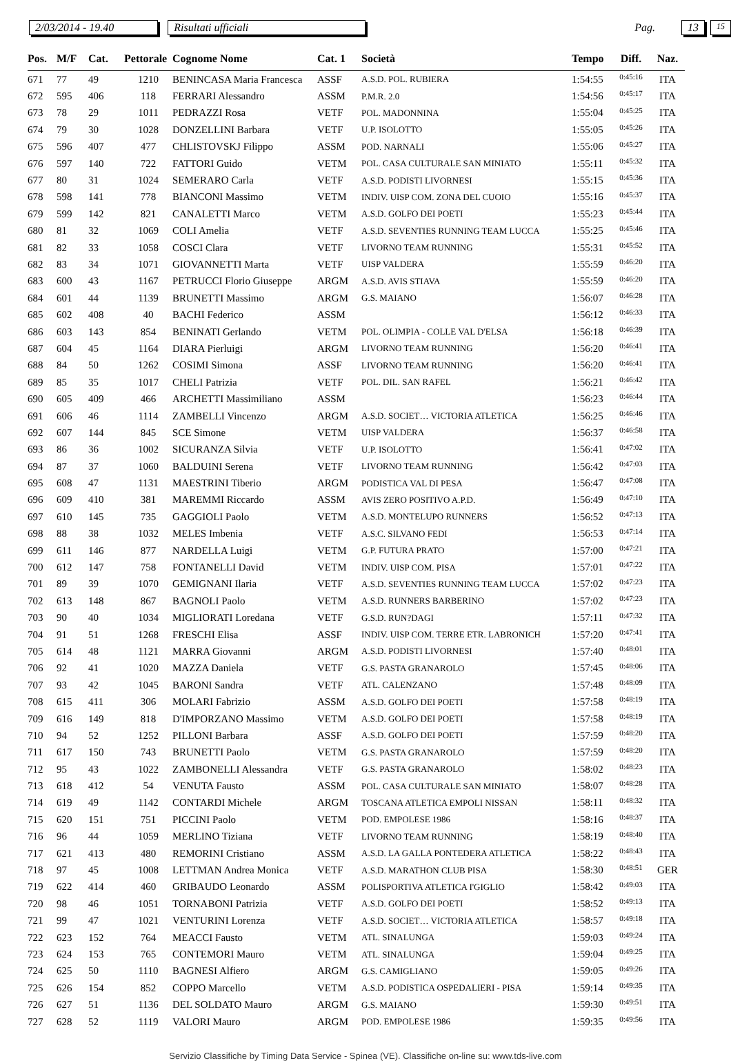2/03/2014 - 19.40 Risultati ufficiali Pag. 13 15
| Pos. | M/F | Cat. | Pettorale | Cognome Nome | Cat. 1 | Società | Tempo | Diff. | Naz. |
| --- | --- | --- | --- | --- | --- | --- | --- | --- | --- |
| 671 | 77 | 49 | 1210 | BENINCASA Maria Francesca | ASSF | A.S.D. POL. RUBIERA | 1:54:55 | 0:45:16 | ITA |
| 672 | 595 | 406 | 118 | FERRARI Alessandro | ASSM | P.M.R. 2.0 | 1:54:56 | 0:45:17 | ITA |
| 673 | 78 | 29 | 1011 | PEDRAZZI Rosa | VETF | POL. MADONNINA | 1:55:04 | 0:45:25 | ITA |
| 674 | 79 | 30 | 1028 | DONZELLINI Barbara | VETF | U.P. ISOLOTTO | 1:55:05 | 0:45:26 | ITA |
| 675 | 596 | 407 | 477 | CHLISTOVSKJ Filippo | ASSM | POD. NARNALI | 1:55:06 | 0:45:27 | ITA |
| 676 | 597 | 140 | 722 | FATTORI Guido | VETM | POL. CASA CULTURALE SAN MINIATO | 1:55:11 | 0:45:32 | ITA |
| 677 | 80 | 31 | 1024 | SEMERARO Carla | VETF | A.S.D. PODISTI LIVORNESI | 1:55:15 | 0:45:36 | ITA |
| 678 | 598 | 141 | 778 | BIANCONI Massimo | VETM | INDIV. UISP COM. ZONA DEL CUOIO | 1:55:16 | 0:45:37 | ITA |
| 679 | 599 | 142 | 821 | CANALETTI Marco | VETM | A.S.D. GOLFO DEI POETI | 1:55:23 | 0:45:44 | ITA |
| 680 | 81 | 32 | 1069 | COLI Amelia | VETF | A.S.D. SEVENTIES RUNNING TEAM LUCCA | 1:55:25 | 0:45:46 | ITA |
| 681 | 82 | 33 | 1058 | COSCI Clara | VETF | LIVORNO TEAM RUNNING | 1:55:31 | 0:45:52 | ITA |
| 682 | 83 | 34 | 1071 | GIOVANNETTI Marta | VETF | UISP VALDERA | 1:55:59 | 0:46:20 | ITA |
| 683 | 600 | 43 | 1167 | PETRUCCI Florio Giuseppe | ARGM | A.S.D. AVIS STIAVA | 1:55:59 | 0:46:20 | ITA |
| 684 | 601 | 44 | 1139 | BRUNETTI Massimo | ARGM | G.S. MAIANO | 1:56:07 | 0:46:28 | ITA |
| 685 | 602 | 408 | 40 | BACHI Federico | ASSM | | 1:56:12 | 0:46:33 | ITA |
| 686 | 603 | 143 | 854 | BENINATI Gerlando | VETM | POL. OLIMPIA - COLLE VAL D'ELSA | 1:56:18 | 0:46:39 | ITA |
| 687 | 604 | 45 | 1164 | DIARA Pierluigi | ARGM | LIVORNO TEAM RUNNING | 1:56:20 | 0:46:41 | ITA |
| 688 | 84 | 50 | 1262 | COSIMI Simona | ASSF | LIVORNO TEAM RUNNING | 1:56:20 | 0:46:41 | ITA |
| 689 | 85 | 35 | 1017 | CHELI Patrizia | VETF | POL. DIL. SAN RAFEL | 1:56:21 | 0:46:42 | ITA |
| 690 | 605 | 409 | 466 | ARCHETTI Massimiliano | ASSM | | 1:56:23 | 0:46:44 | ITA |
| 691 | 606 | 46 | 1114 | ZAMBELLI Vincenzo | ARGM | A.S.D. SOCIET… VICTORIA ATLETICA | 1:56:25 | 0:46:46 | ITA |
| 692 | 607 | 144 | 845 | SCE Simone | VETM | UISP VALDERA | 1:56:37 | 0:46:58 | ITA |
| 693 | 86 | 36 | 1002 | SICURANZA Silvia | VETF | U.P. ISOLOTTO | 1:56:41 | 0:47:02 | ITA |
| 694 | 87 | 37 | 1060 | BALDUINI Serena | VETF | LIVORNO TEAM RUNNING | 1:56:42 | 0:47:03 | ITA |
| 695 | 608 | 47 | 1131 | MAESTRINI Tiberio | ARGM | PODISTICA VAL DI PESA | 1:56:47 | 0:47:08 | ITA |
| 696 | 609 | 410 | 381 | MAREMMI Riccardo | ASSM | AVIS ZERO POSITIVO A.P.D. | 1:56:49 | 0:47:10 | ITA |
| 697 | 610 | 145 | 735 | GAGGIOLI Paolo | VETM | A.S.D. MONTELUPO RUNNERS | 1:56:52 | 0:47:13 | ITA |
| 698 | 88 | 38 | 1032 | MELES Imbenia | VETF | A.S.C. SILVANO FEDI | 1:56:53 | 0:47:14 | ITA |
| 699 | 611 | 146 | 877 | NARDELLA Luigi | VETM | G.P. FUTURA PRATO | 1:57:00 | 0:47:21 | ITA |
| 700 | 612 | 147 | 758 | FONTANELLI David | VETM | INDIV. UISP COM. PISA | 1:57:01 | 0:47:22 | ITA |
| 701 | 89 | 39 | 1070 | GEMIGNANI Ilaria | VETF | A.S.D. SEVENTIES RUNNING TEAM LUCCA | 1:57:02 | 0:47:23 | ITA |
| 702 | 613 | 148 | 867 | BAGNOLI Paolo | VETM | A.S.D. RUNNERS BARBERINO | 1:57:02 | 0:47:23 | ITA |
| 703 | 90 | 40 | 1034 | MIGLIORATI Loredana | VETF | G.S.D. RUN?DAGI | 1:57:11 | 0:47:32 | ITA |
| 704 | 91 | 51 | 1268 | FRESCHI Elisa | ASSF | INDIV. UISP COM. TERRE ETR. LABRONICH | 1:57:20 | 0:47:41 | ITA |
| 705 | 614 | 48 | 1121 | MARRA Giovanni | ARGM | A.S.D. PODISTI LIVORNESI | 1:57:40 | 0:48:01 | ITA |
| 706 | 92 | 41 | 1020 | MAZZA Daniela | VETF | G.S. PASTA GRANAROLO | 1:57:45 | 0:48:06 | ITA |
| 707 | 93 | 42 | 1045 | BARONI Sandra | VETF | ATL. CALENZANO | 1:57:48 | 0:48:09 | ITA |
| 708 | 615 | 411 | 306 | MOLARI Fabrizio | ASSM | A.S.D. GOLFO DEI POETI | 1:57:58 | 0:48:19 | ITA |
| 709 | 616 | 149 | 818 | D'IMPORZANO Massimo | VETM | A.S.D. GOLFO DEI POETI | 1:57:58 | 0:48:19 | ITA |
| 710 | 94 | 52 | 1252 | PILLONI Barbara | ASSF | A.S.D. GOLFO DEI POETI | 1:57:59 | 0:48:20 | ITA |
| 711 | 617 | 150 | 743 | BRUNETTI Paolo | VETM | G.S. PASTA GRANAROLO | 1:57:59 | 0:48:20 | ITA |
| 712 | 95 | 43 | 1022 | ZAMBONELLI Alessandra | VETF | G.S. PASTA GRANAROLO | 1:58:02 | 0:48:23 | ITA |
| 713 | 618 | 412 | 54 | VENUTA Fausto | ASSM | POL. CASA CULTURALE SAN MINIATO | 1:58:07 | 0:48:28 | ITA |
| 714 | 619 | 49 | 1142 | CONTARDI Michele | ARGM | TOSCANA ATLETICA EMPOLI NISSAN | 1:58:11 | 0:48:32 | ITA |
| 715 | 620 | 151 | 751 | PICCINI Paolo | VETM | POD. EMPOLESE 1986 | 1:58:16 | 0:48:37 | ITA |
| 716 | 96 | 44 | 1059 | MERLINO Tiziana | VETF | LIVORNO TEAM RUNNING | 1:58:19 | 0:48:40 | ITA |
| 717 | 621 | 413 | 480 | REMORINI Cristiano | ASSM | A.S.D. LA GALLA PONTEDERA ATLETICA | 1:58:22 | 0:48:43 | ITA |
| 718 | 97 | 45 | 1008 | LETTMAN Andrea Monica | VETF | A.S.D. MARATHON CLUB PISA | 1:58:30 | 0:48:51 | GER |
| 719 | 622 | 414 | 460 | GRIBAUDO Leonardo | ASSM | POLISPORTIVA ATLETICA I'GIGLIO | 1:58:42 | 0:49:03 | ITA |
| 720 | 98 | 46 | 1051 | TORNABONI Patrizia | VETF | A.S.D. GOLFO DEI POETI | 1:58:52 | 0:49:13 | ITA |
| 721 | 99 | 47 | 1021 | VENTURINI Lorenza | VETF | A.S.D. SOCIET… VICTORIA ATLETICA | 1:58:57 | 0:49:18 | ITA |
| 722 | 623 | 152 | 764 | MEACCI Fausto | VETM | ATL. SINALUNGA | 1:59:03 | 0:49:24 | ITA |
| 723 | 624 | 153 | 765 | CONTEMORI Mauro | VETM | ATL. SINALUNGA | 1:59:04 | 0:49:25 | ITA |
| 724 | 625 | 50 | 1110 | BAGNESI Alfiero | ARGM | G.S. CAMIGLIANO | 1:59:05 | 0:49:26 | ITA |
| 725 | 626 | 154 | 852 | COPPO Marcello | VETM | A.S.D. PODISTICA OSPEDALIERI - PISA | 1:59:14 | 0:49:35 | ITA |
| 726 | 627 | 51 | 1136 | DEL SOLDATO Mauro | ARGM | G.S. MAIANO | 1:59:30 | 0:49:51 | ITA |
| 727 | 628 | 52 | 1119 | VALORI Mauro | ARGM | POD. EMPOLESE 1986 | 1:59:35 | 0:49:56 | ITA |
Servizio Classifiche by Timing Data Service - Spinea (VE). Classifiche on-line su: www.tds-live.com